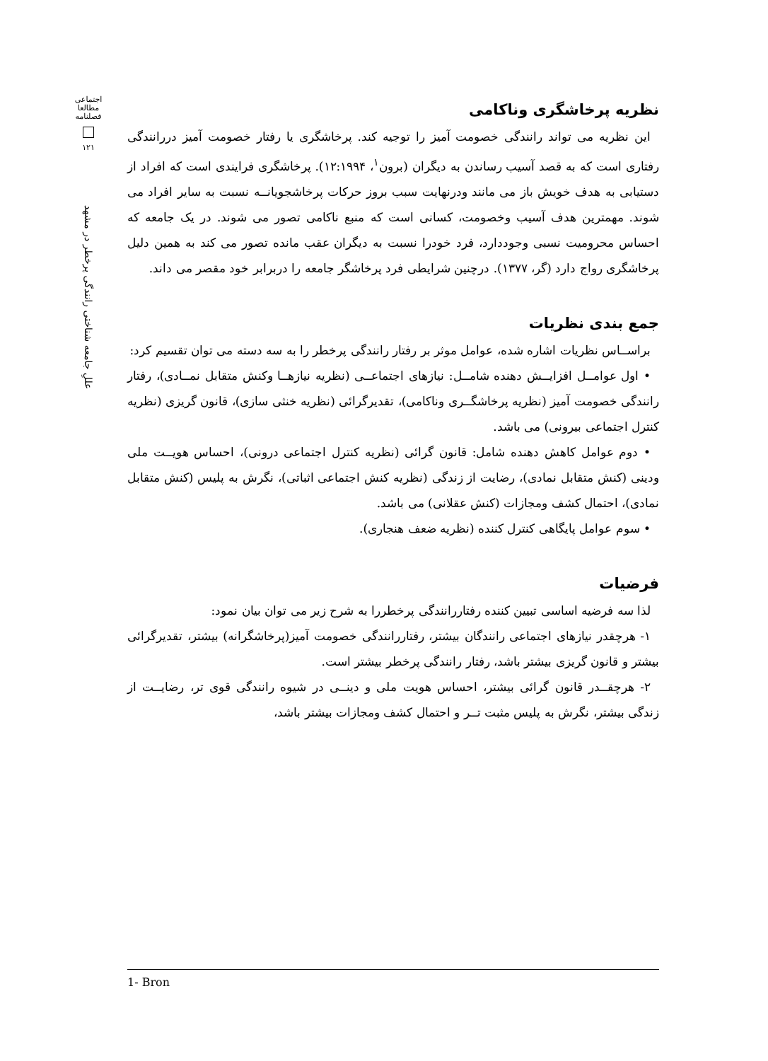اجتماعی
مطالعا
فصلنامه
۱۲۱
عللِ جامعه شناختی رانندگی پرخطر در مشهد
نظریه پرخاشگری وناکامی
این نظریه می تواند رانندگی خصومت آمیز را توجیه کند. پرخاشگری یا رفتار خصومت آمیز دررانندگی رفتاری است که به قصد آسیب رساندن به دیگران (برون<sup>۱</sup>، ۱۲:۱۹۹۴). پرخاشگری فرایندی است که افراد از دستیابی به هدف خویش باز می مانند ودرنهایت سبب بروز حرکات پرخاشجویانــه نسبت به سایر افراد می شوند. مهمترین هدف آسیب وخصومت، کسانی است که منبع ناکامی تصور می شوند. در یک جامعه که احساس محرومیت نسبی وجوددارد، فرد خودرا نسبت به دیگران عقب مانده تصور می کند به همین دلیل پرخاشگری رواج دارد (گر، ۱۳۷۷). درچنین شرایطی فرد پرخاشگر جامعه را دربرابر خود مقصر می داند.
جمع بندی نظریات
براســاس نظریات اشاره شده، عوامل موثر بر رفتار رانندگی پرخطر را به سه دسته می توان تقسیم کرد:
• اول عوامــل افزایــش دهنده شامــل: نیازهای اجتماعــی (نظریه نیازهــا وکنش متقابل نمــادی)، رفتار رانندگی خصومت آمیز (نظریه پرخاشگــری وناکامی)، تقدیرگرائی (نظریه خنثی سازی)، قانون گریزی (نظریه کنترل اجتماعی بیرونی) می باشد.
• دوم عوامل کاهش دهنده شامل: قانون گرائی (نظریه کنترل اجتماعی درونی)، احساس هویــت ملی ودینی (کنش متقابل نمادی)، رضایت از زندگی (نظریه کنش اجتماعی اثباتی)، نگرش به پلیس (کنش متقابل نمادی)، احتمال کشف ومجازات (کنش عقلانی) می باشد.
• سوم عوامل پایگاهی کنترل کننده (نظریه ضعف هنجاری).
فرضیات
لذا سه فرضیه اساسی تبیین کننده رفتاررانندگی پرخطررا به شرح زیر می توان بیان نمود:
۱- هرچقدر نیازهای اجتماعی رانندگان بیشتر، رفتاررانندگی خصومت آمیز(پرخاشگرانه) بیشتر، تقدیرگرائی بیشتر و قانون گریزی بیشتر باشد، رفتار رانندگی پرخطر بیشتر است.
۲- هرچقــدر قانون گرائی بیشتر، احساس هویت ملی و دینــی در شیوه رانندگی قوی تر، رضایــت از زندگی بیشتر، نگرش به پلیس مثبت تــر و احتمال کشف ومجازات بیشتر باشد،
1- Bron